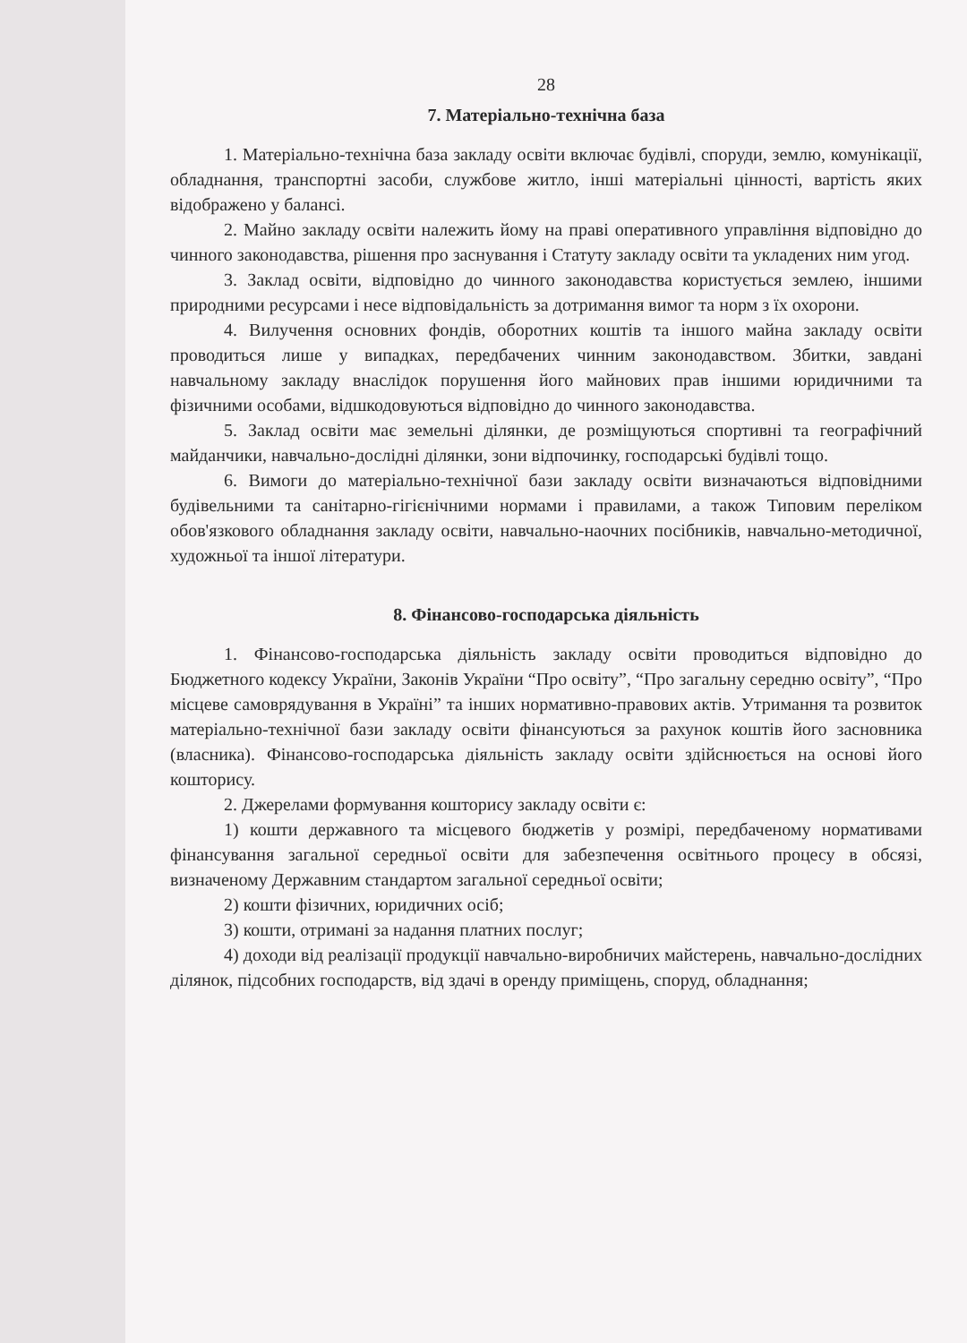28
7. Матеріально-технічна база
1. Матеріально-технічна база закладу освіти включає будівлі, споруди, землю, комунікації, обладнання, транспортні засоби, службове житло, інші матеріальні цінності, вартість яких відображено у балансі.
2. Майно закладу освіти належить йому на праві оперативного управління відповідно до чинного законодавства, рішення про заснування і Статуту закладу освіти та укладених ним угод.
3. Заклад освіти, відповідно до чинного законодавства користується землею, іншими природними ресурсами і несе відповідальність за дотримання вимог та норм з їх охорони.
4. Вилучення основних фондів, оборотних коштів та іншого майна закладу освіти проводиться лише у випадках, передбачених чинним законодавством. Збитки, завдані навчальному закладу внаслідок порушення його майнових прав іншими юридичними та фізичними особами, відшкодовуються відповідно до чинного законодавства.
5. Заклад освіти має земельні ділянки, де розміщуються спортивні та географічний майданчики, навчально-дослідні ділянки, зони відпочинку, господарські будівлі тощо.
6. Вимоги до матеріально-технічної бази закладу освіти визначаються відповідними будівельними та санітарно-гігієнічними нормами і правилами, а також Типовим переліком обов'язкового обладнання закладу освіти, навчально-наочних посібників, навчально-методичної, художньої та іншої літератури.
8. Фінансово-господарська діяльність
1. Фінансово-господарська діяльність закладу освіти проводиться відповідно до Бюджетного кодексу України, Законів України “Про освіту”, “Про загальну середню освіту”, “Про місцеве самоврядування в Україні” та інших нормативно-правових актів. Утримання та розвиток матеріально-технічної бази закладу освіти фінансуються за рахунок коштів його засновника (власника). Фінансово-господарська діяльність закладу освіти здійснюється на основі його кошторису.
2. Джерелами формування кошторису закладу освіти є:
1) кошти державного та місцевого бюджетів у розмірі, передбаченому нормативами фінансування загальної середньої освіти для забезпечення освітнього процесу в обсязі, визначеному Державним стандартом загальної середньої освіти;
2) кошти фізичних, юридичних осіб;
3) кошти, отримані за надання платних послуг;
4) доходи від реалізації продукції навчально-виробничих майстерень, навчально-дослідних ділянок, підсобних господарств, від здачі в оренду приміщень, споруд, обладнання;